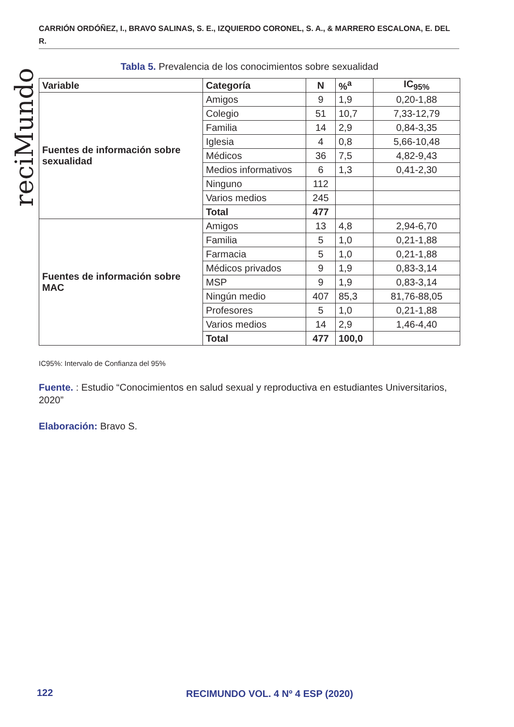CARRIÓN ORDÓÑEZ, I., BRAVO SALINAS, S. E., IZQUIERDO CORONEL, S. A., & MARRERO ESCALONA, E. DEL R.
reciMundo
Tabla 5. Prevalencia de los conocimientos sobre sexualidad
| Variable | Categoría | N | %<sup>a</sup> | IC<sub>95%</sub> |
| --- | --- | --- | --- | --- |
| Fuentes de información sobre sexualidad | Amigos | 9 | 1,9 | 0,20-1,88 |
| | Colegio | 51 | 10,7 | 7,33-12,79 |
| | Familia | 14 | 2,9 | 0,84-3,35 |
| | Iglesia | 4 | 0,8 | 5,66-10,48 |
| | Médicos | 36 | 7,5 | 4,82-9,43 |
| | Medios informativos | 6 | 1,3 | 0,41-2,30 |
| | Ninguno | 112 | | |
| | Varios medios | 245 | | |
| | Total | 477 | | |
| Fuentes de información sobre MAC | Amigos | 13 | 4,8 | 2,94-6,70 |
| | Familia | 5 | 1,0 | 0,21-1,88 |
| | Farmacia | 5 | 1,0 | 0,21-1,88 |
| | Médicos privados | 9 | 1,9 | 0,83-3,14 |
| | MSP | 9 | 1,9 | 0,83-3,14 |
| | Ningún medio | 407 | 85,3 | 81,76-88,05 |
| | Profesores | 5 | 1,0 | 0,21-1,88 |
| | Varios medios | 14 | 2,9 | 1,46-4,40 |
| | Total | 477 | 100,0 | |
IC95%: Intervalo de Confianza del 95%
Fuente. : Estudio “Conocimientos en salud sexual y reproductiva en estudiantes Universitarios, 2020”
Elaboración: Bravo S.
122 RECIMUNDO VOL. 4 Nº 4 ESP (2020)